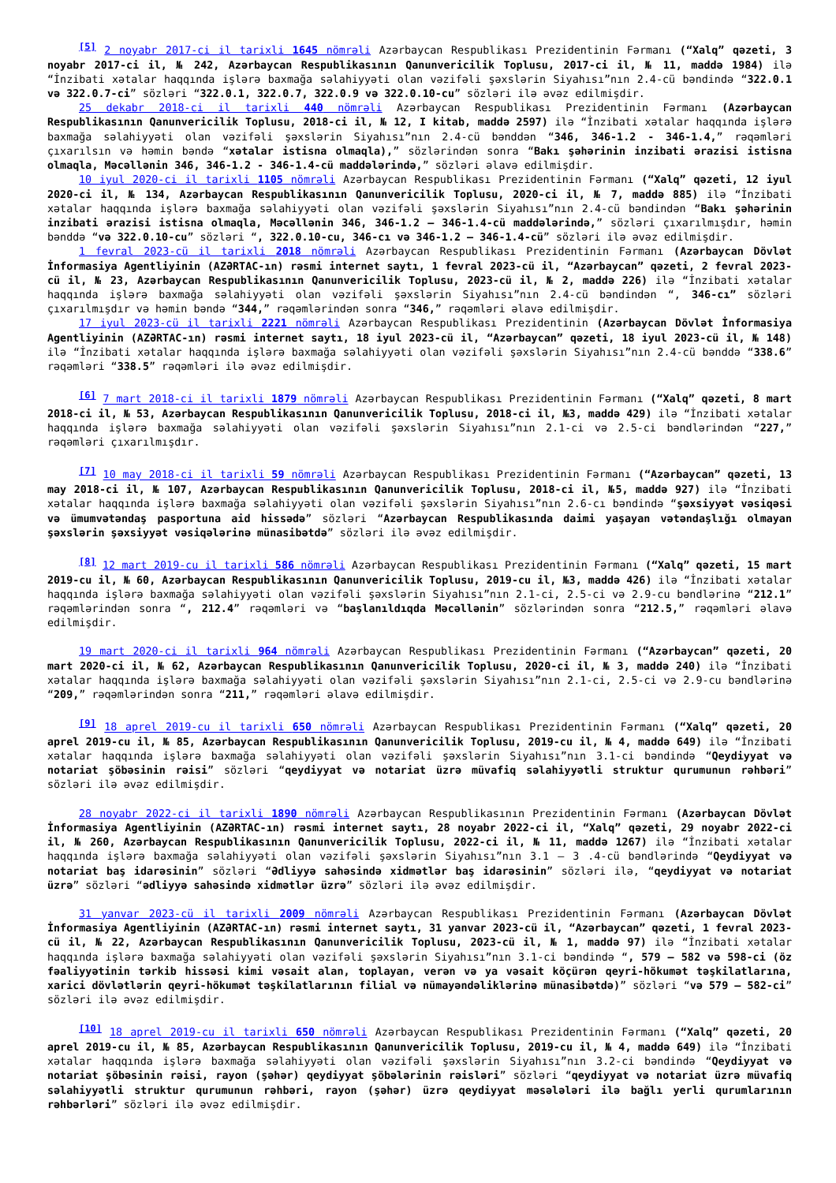<sup>[5]</sup> 2 noyabr 2017-ci il tarixli 1645 nömrəli Azərbaycan Respublikası Prezidentinin Fərmanı (“Xalq” qəzeti, 3 noyabr 2017-ci il, № 242, Azərbaycan Respublikasının Qanunvericilik Toplusu, 2017-ci il, № 11, maddə 1984) ilə “İnzibati xətalar haqqında işlərə baxmağa səlahiyyəti olan vəzifəli şəxslərin Siyahısı”nın 2.4-cü bəndində “322.0.1 və 322.0.7-ci” sözləri “322.0.1, 322.0.7, 322.0.9 və 322.0.10-cu” sözləri ilə əvəz edilmişdir.
25 dekabr 2018-ci il tarixli 440 nömrəli Azərbaycan Respublikası Prezidentinin Fərmanı (Azərbaycan Respublikasının Qanunvericilik Toplusu, 2018-ci il, № 12, I kitab, maddə 2597) ilə “İnzibati xətalar haqqında işlərə baxmağa səlahiyyəti olan vəzifəli şəxslərin Siyahısı”nın 2.4-cü bənddən “346, 346-1.2 - 346-1.4,” rəqəmləri çıxarılsın və həmin bəndə “xətalar istisna olmaqla),” sözlərindən sonra “Bakı şəhərinin inzibati ərazisi istisna olmaqla, Məcəllənin 346, 346-1.2 - 346-1.4-cü maddələrində,” sözləri əlavə edilmişdir.
10 iyul 2020-ci il tarixli 1105 nömrəli Azərbaycan Respublikası Prezidentinin Fərmanı (“Xalq” qəzeti, 12 iyul 2020-ci il, № 134, Azərbaycan Respublikasının Qanunvericilik Toplusu, 2020-ci il, № 7, maddə 885) ilə “İnzibati xətalar haqqında işlərə baxmağa səlahiyyəti olan vəzifəli şəxslərin Siyahısı”nın 2.4-cü bəndindən “Bakı şəhərinin inzibati ərazisi istisna olmaqla, Məcəllənin 346, 346-1.2 – 346-1.4-cü maddələrində,” sözləri çıxarılmışdır, həmin bənddə “və 322.0.10-cu” sözləri “, 322.0.10-cu, 346-cı və 346-1.2 – 346-1.4-cü” sözləri ilə əvəz edilmişdir.
1 fevral 2023-cü il tarixli 2018 nömrəli Azərbaycan Respublikası Prezidentinin Fərmanı (Azərbaycan Dövlət İnformasiya Agentliyinin (AZƏRTAC-ın) rəsmi internet saytı, 1 fevral 2023-cü il, “Azərbaycan” qəzeti, 2 fevral 2023-cü il, № 23, Azərbaycan Respublikasının Qanunvericilik Toplusu, 2023-cü il, № 2, maddə 226) ilə “İnzibati xətalar haqqında işlərə baxmağa səlahiyyəti olan vəzifəli şəxslərin Siyahısı”nın 2.4-cü bəndindən “, 346-cı” sözləri çıxarılmışdır və həmin bəndə “344,” rəqəmlərindən sonra “346,” rəqəmləri əlavə edilmişdir.
17 iyul 2023-cü il tarixli 2221 nömrəli Azərbaycan Respublikası Prezidentinin (Azərbaycan Dövlət İnformasiya Agentliyinin (AZƏRTAC-ın) rəsmi internet saytı, 18 iyul 2023-cü il, “Azərbaycan” qəzeti, 18 iyul 2023-cü il, № 148) ilə “İnzibati xətalar haqqında işlərə baxmağa səlahiyyəti olan vəzifəli şəxslərin Siyahısı”nın 2.4-cü bənddə “338.6” rəqəmləri “338.5” rəqəmləri ilə əvəz edilmişdir.
<sup>[6]</sup> 7 mart 2018-ci il tarixli 1879 nömrəli Azərbaycan Respublikası Prezidentinin Fərmanı (“Xalq” qəzeti, 8 mart 2018-ci il, № 53, Azərbaycan Respublikasının Qanunvericilik Toplusu, 2018-ci il, №3, maddə 429) ilə “İnzibati xətalar haqqında işlərə baxmağa səlahiyyəti olan vəzifəli şəxslərin Siyahısı”nın 2.1-ci və 2.5-ci bəndlərindən “227,” rəqəmləri çıxarılmışdır.
<sup>[7]</sup> 10 may 2018-ci il tarixli 59 nömrəli Azərbaycan Respublikası Prezidentinin Fərmanı (“Azərbaycan” qəzeti, 13 may 2018-ci il, № 107, Azərbaycan Respublikasının Qanunvericilik Toplusu, 2018-ci il, №5, maddə 927) ilə “İnzibati xətalar haqqında işlərə baxmağa səlahiyyəti olan vəzifəli şəxslərin Siyahısı”nın 2.6-cı bəndində “şəxsiyyət vəsiqəsi və ümumvətəndaş pasportuna aid hissədə” sözləri “Azərbaycan Respublikasında daimi yaşayan vətəndaşlığı olmayan şəxslərin şəxsiyyət vəsiqələrinə münasibətdə” sözləri ilə əvəz edilmişdir.
<sup>[8]</sup> 12 mart 2019-cu il tarixli 586 nömrəli Azərbaycan Respublikası Prezidentinin Fərmanı (“Xalq” qəzeti, 15 mart 2019-cu il, № 60, Azərbaycan Respublikasının Qanunvericilik Toplusu, 2019-cu il, №3, maddə 426) ilə “İnzibati xətalar haqqında işlərə baxmağa səlahiyyəti olan vəzifəli şəxslərin Siyahısı”nın 2.1-ci, 2.5-ci və 2.9-cu bəndlərinə “212.1” rəqəmlərindən sonra “, 212.4” rəqəmləri və “başlanıldıqda Məcəllənin” sözlərindən sonra “212.5,” rəqəmləri əlavə edilmişdir.
19 mart 2020-ci il tarixli 964 nömrəli Azərbaycan Respublikası Prezidentinin Fərmanı (“Azərbaycan” qəzeti, 20 mart 2020-ci il, № 62, Azərbaycan Respublikasının Qanunvericilik Toplusu, 2020-ci il, № 3, maddə 240) ilə “İnzibati xətalar haqqında işlərə baxmağa səlahiyyəti olan vəzifəli şəxslərin Siyahısı”nın 2.1-ci, 2.5-ci və 2.9-cu bəndlərinə “209,” rəqəmlərindən sonra “211,” rəqəmləri əlavə edilmişdir.
<sup>[9]</sup> 18 aprel 2019-cu il tarixli 650 nömrəli Azərbaycan Respublikası Prezidentinin Fərmanı (“Xalq” qəzeti, 20 aprel 2019-cu il, № 85, Azərbaycan Respublikasının Qanunvericilik Toplusu, 2019-cu il, № 4, maddə 649) ilə “İnzibati xətalar haqqında işlərə baxmağa səlahiyyəti olan vəzifəli şəxslərin Siyahısı”nın 3.1-ci bəndində “Qeydiyyat və notariat şöbəsinin rəisi” sözləri “qeydiyyat və notariat üzrə müvafiq səlahiyyətli struktur qurumunun rəhbəri” sözləri ilə əvəz edilmişdir.
28 noyabr 2022-ci il tarixli 1890 nömrəli Azərbaycan Respublikasının Prezidentinin Fərmanı (Azərbaycan Dövlət İnformasiya Agentliyinin (AZƏRTAC-ın) rəsmi internet saytı, 28 noyabr 2022-ci il, “Xalq” qəzeti, 29 noyabr 2022-ci il, № 260, Azərbaycan Respublikasının Qanunvericilik Toplusu, 2022-ci il, № 11, maddə 1267) ilə “İnzibati xətalar haqqında işlərə baxmağa səlahiyyəti olan vəzifəli şəxslərin Siyahısı”nın 3.1 – 3 .4-cü bəndlərində “Qeydiyyat və notariat baş idarəsinin” sözləri “Ədliyyə sahəsində xidmətlər baş idarəsinin” sözləri ilə, “qeydiyyat və notariat üzrə” sözləri “ədliyyə sahəsində xidmətlər üzrə” sözləri ilə əvəz edilmişdir.
31 yanvar 2023-cü il tarixli 2009 nömrəli Azərbaycan Respublikası Prezidentinin Fərmanı (Azərbaycan Dövlət İnformasiya Agentliyinin (AZƏRTAC-ın) rəsmi internet saytı, 31 yanvar 2023-cü il, “Azərbaycan” qəzeti, 1 fevral 2023-cü il, № 22, Azərbaycan Respublikasının Qanunvericilik Toplusu, 2023-cü il, № 1, maddə 97) ilə “İnzibati xətalar haqqında işlərə baxmağa səlahiyyəti olan vəzifəli şəxslərin Siyahısı”nın 3.1-ci bəndində “, 579 – 582 və 598-ci (öz fəaliyyətinin tərkib hissəsi kimi vəsait alan, toplayan, verən və ya vəsait köçürən qeyri-hökumət təşkilatlarına, xarici dövlətlərin qeyri-hökumət təşkilatlarının filial və nümayəndəliklərinə münasibətdə)” sözləri “və 579 – 582-ci” sözləri ilə əvəz edilmişdir.
<sup>[10]</sup> 18 aprel 2019-cu il tarixli 650 nömrəli Azərbaycan Respublikası Prezidentinin Fərmanı (“Xalq” qəzeti, 20 aprel 2019-cu il, № 85, Azərbaycan Respublikasının Qanunvericilik Toplusu, 2019-cu il, № 4, maddə 649) ilə “İnzibati xətalar haqqında işlərə baxmağa səlahiyyəti olan vəzifəli şəxslərin Siyahısı”nın 3.2-ci bəndində “Qeydiyyat və notariat şöbəsinin rəisi, rayon (şəhər) qeydiyyat şöbələrinin rəisləri” sözləri “qeydiyyat və notariat üzrə müvafiq səlahiyyətli struktur qurumunun rəhbəri, rayon (şəhər) üzrə qeydiyyat məsələləri ilə bağlı yerli qurumlarının rəhbərləri” sözləri ilə əvəz edilmişdir.